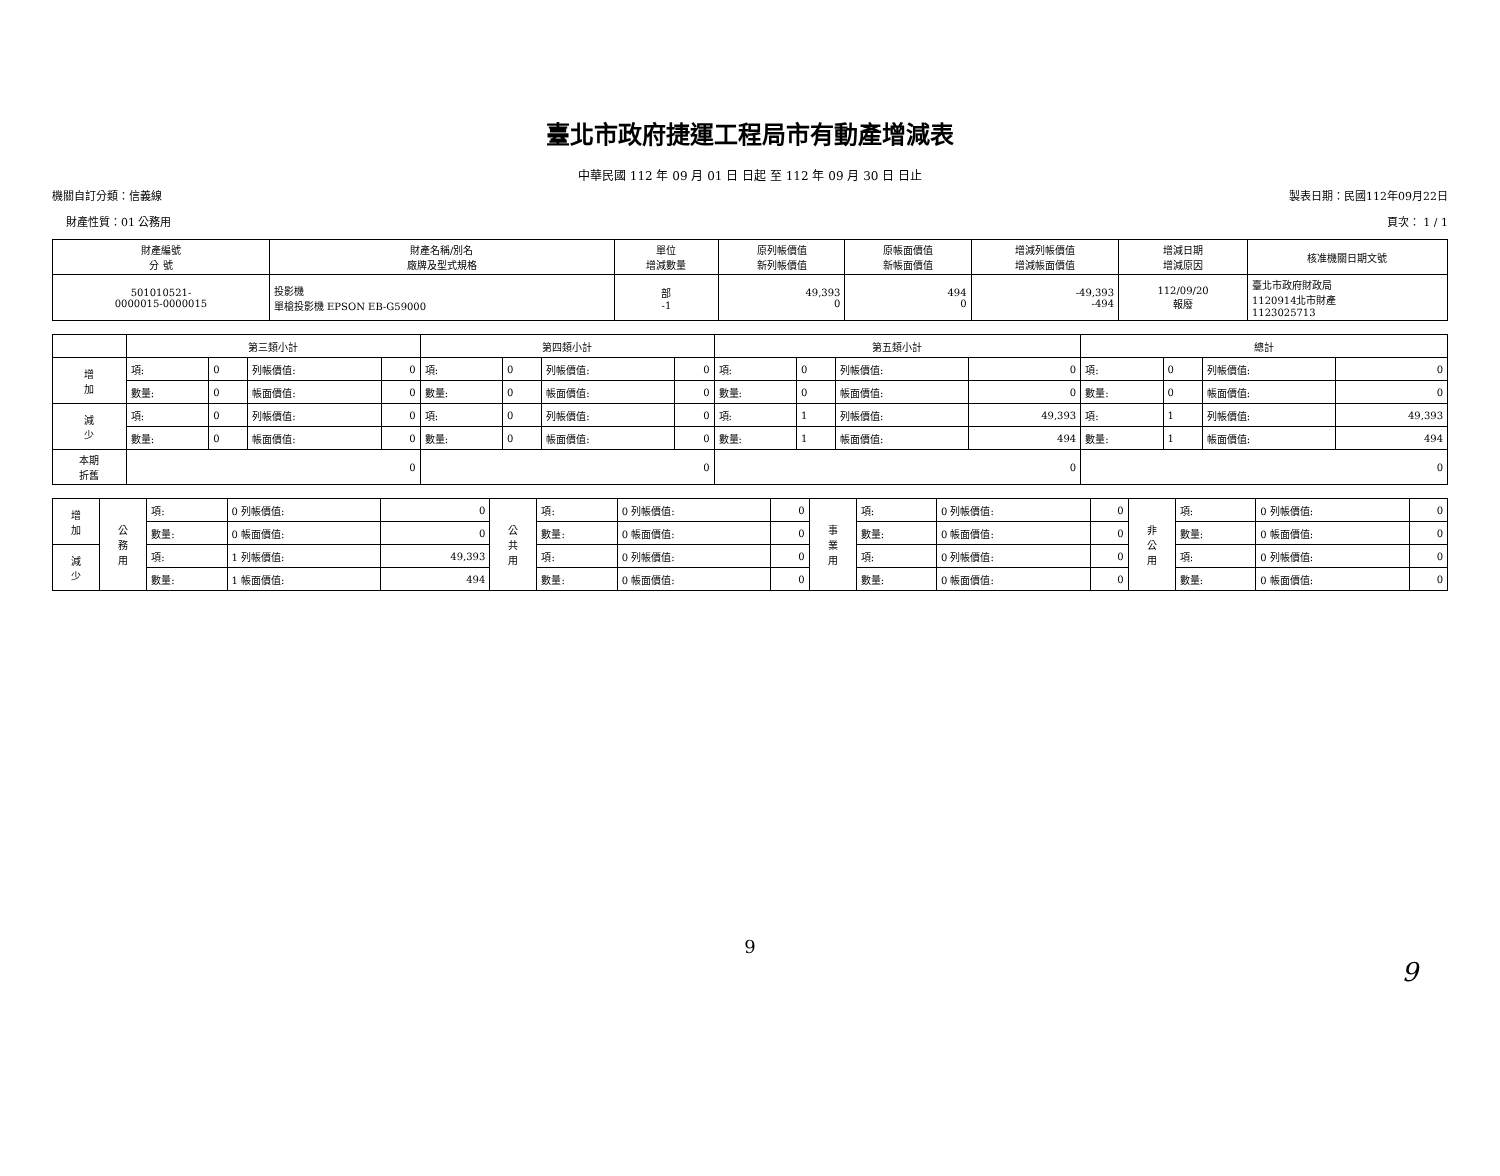臺北市政府捷運工程局市有動產增減表
中華民國 112 年 09 月 01 日 日起 至 112 年 09 月 30 日 日止
機關自訂分類：信義線 製表日期：民國112年09月22日
財產性質：01 公務用 頁次： 1 / 1
| 財產編號 分 號 | 財產名稱/別名 廠牌及型式規格 | 單位 增減數量 | 原列帳價值 新列帳價值 | 原帳面價值 新帳面價值 | 增減列帳價值 增減帳面價值 | 增減日期 增減原因 | 核准機關日期文號 |
| --- | --- | --- | --- | --- | --- | --- | --- |
| 501010521- 0000015-0000015 | 投影機 單槍投影機 EPSON EB-G59000 | 部 -1 | 49,393 0 | 494 0 | -49,393 -494 | 112/09/20 報廢 | 臺北市政府財政局 1120914北市財產 1123025713 |
| | 第三類小計 | | | | 第四類小計 | | | | 第五類小計 | | | | 總計 | | | |
| 增 加 | 項: | 0 | 列帳價值: | 0 | 項: | 0 | 列帳價值: | 0 | 項: | 0 | 列帳價值: | 0 | 項: | 0 | 列帳價值: | 0 |
| | 數量: | 0 | 帳面價值: | 0 | 數量: | 0 | 帳面價值: | 0 | 數量: | 0 | 帳面價值: | 0 | 數量: | 0 | 帳面價值: | 0 |
| 減 少 | 項: | 0 | 列帳價值: | 0 | 項: | 0 | 列帳價值: | 0 | 項: | 1 | 列帳價值: | 49,393 | 項: | 1 | 列帳價值: | 49,393 |
| | 數量: | 0 | 帳面價值: | 0 | 數量: | 0 | 帳面價值: | 0 | 數量: | 1 | 帳面價值: | 494 | 數量: | 1 | 帳面價值: | 494 |
| 本期 折舊 | 0 | | | | 0 | | | | 0 | | | | 0 | | | |
| 增 加 | 公 務 用 | 項: | 0 列帳價值: | 0 | 公 共 用 | 項: | 0 列帳價值: | 0 | 事 業 用 | 項: | 0 列帳價值: | 0 | 非 公 用 | 項: | 0 列帳價值: | 0 |
| | | 數量: | 0 帳面價值: | 0 | | 數量: | 0 帳面價值: | 0 | | 數量: | 0 帳面價值: | 0 | | 數量: | 0 帳面價值: | 0 |
| 減 少 | | 項: | 1 列帳價值: | 49,393 | | 項: | 0 列帳價值: | 0 | | 項: | 0 列帳價值: | 0 | | 項: | 0 列帳價值: | 0 |
| | | 數量: | 1 帳面價值: | 494 | | 數量: | 0 帳面價值: | 0 | | 數量: | 0 帳面價值: | 0 | | 數量: | 0 帳面價值: | 0 |
9
9